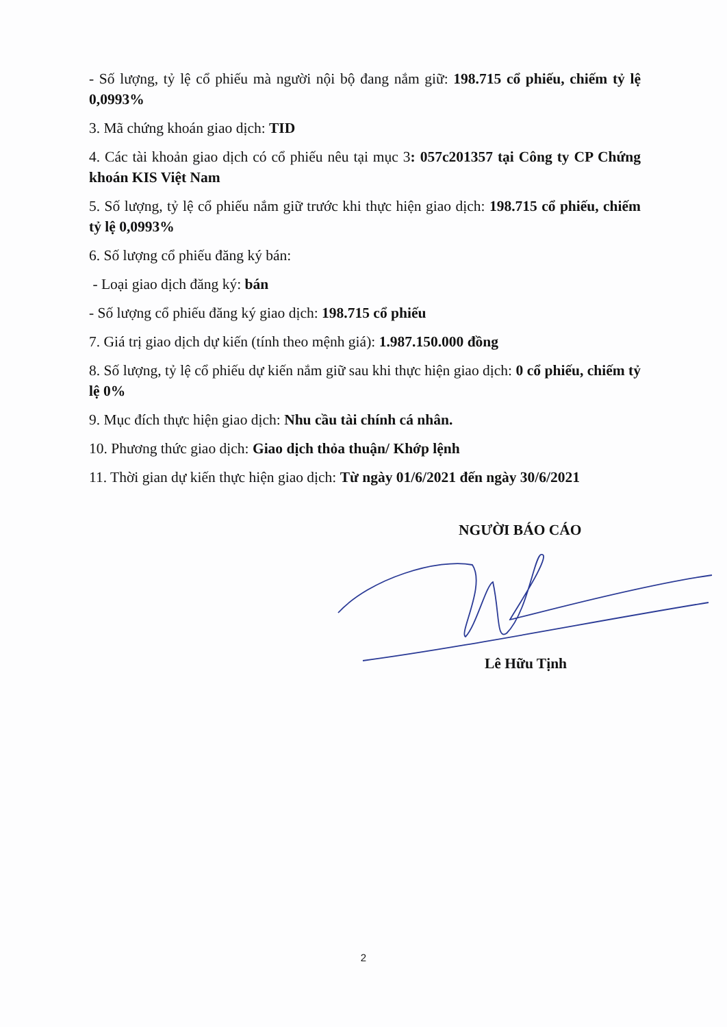- Số lượng, tỷ lệ cổ phiếu mà người nội bộ đang nắm giữ: 198.715 cổ phiếu, chiếm tỷ lệ 0,0993%
3. Mã chứng khoán giao dịch: TID
4. Các tài khoản giao dịch có cổ phiếu nêu tại mục 3: 057c201357 tại Công ty CP Chứng khoán KIS Việt Nam
5. Số lượng, tỷ lệ cổ phiếu nắm giữ trước khi thực hiện giao dịch: 198.715 cổ phiếu, chiếm tỷ lệ 0,0993%
6. Số lượng cổ phiếu đăng ký bán:
- Loại giao dịch đăng ký: bán
- Số lượng cổ phiếu đăng ký giao dịch: 198.715 cổ phiếu
7. Giá trị giao dịch dự kiến (tính theo mệnh giá): 1.987.150.000 đồng
8. Số lượng, tỷ lệ cổ phiếu dự kiến nắm giữ sau khi thực hiện giao dịch: 0 cổ phiếu, chiếm tỷ lệ 0%
9. Mục đích thực hiện giao dịch: Nhu cầu tài chính cá nhân.
10. Phương thức giao dịch: Giao dịch thỏa thuận/ Khớp lệnh
11. Thời gian dự kiến thực hiện giao dịch: Từ ngày 01/6/2021 đến ngày 30/6/2021
NGƯỜI BÁO CÁO
Lê Hữu Tịnh
2